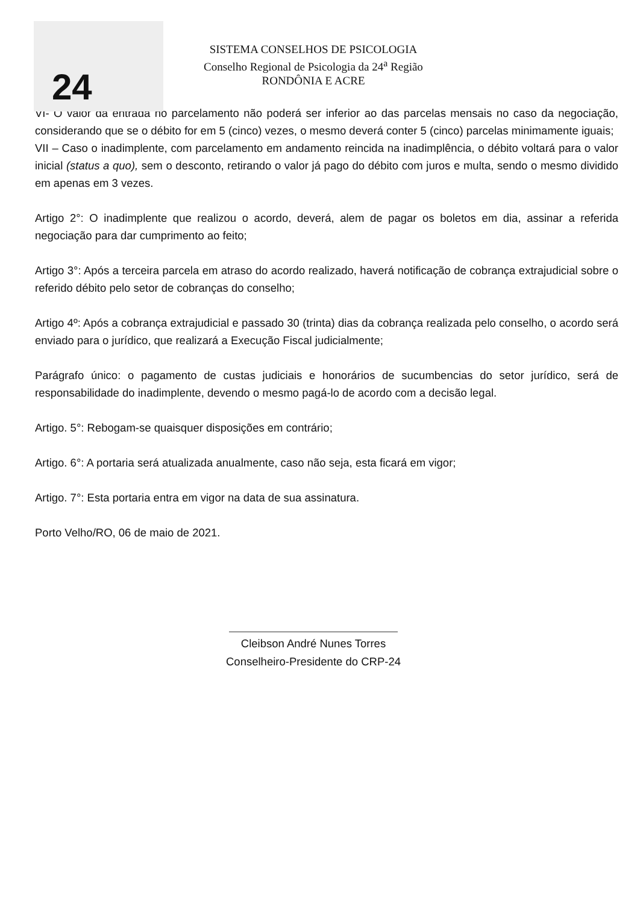24
SISTEMA CONSELHOS DE PSICOLOGIA
Conselho Regional de Psicologia da 24<sup>a</sup> Região
RONDÔNIA E ACRE
VI- O valor da entrada no parcelamento não poderá ser inferior ao das parcelas mensais no caso da negociação, considerando que se o débito for em 5 (cinco) vezes, o mesmo deverá conter 5 (cinco) parcelas minimamente iguais;
VII – Caso o inadimplente, com parcelamento em andamento reincida na inadimplência, o débito voltará para o valor inicial (status a quo), sem o desconto, retirando o valor já pago do débito com juros e multa, sendo o mesmo dividido em apenas em 3 vezes.
Artigo 2°: O inadimplente que realizou o acordo, deverá, alem de pagar os boletos em dia, assinar a referida negociação para dar cumprimento ao feito;
Artigo 3°: Após a terceira parcela em atraso do acordo realizado, haverá notificação de cobrança extrajudicial sobre o referido débito pelo setor de cobranças do conselho;
Artigo 4º: Após a cobrança extrajudicial e passado 30 (trinta) dias da cobrança realizada pelo conselho, o acordo será enviado para o jurídico, que realizará a Execução Fiscal judicialmente;
Parágrafo único: o pagamento de custas judiciais e honorários de sucumbencias do setor jurídico, será de responsabilidade do inadimplente, devendo o mesmo pagá-lo de acordo com a decisão legal.
Artigo. 5°: Rebogam-se quaisquer disposições em contrário;
Artigo. 6°: A portaria será atualizada anualmente, caso não seja, esta ficará em vigor;
Artigo. 7°: Esta portaria entra em vigor na data de sua assinatura.
Porto Velho/RO, 06 de maio de 2021.
Cleibson André Nunes Torres
Conselheiro-Presidente do CRP-24